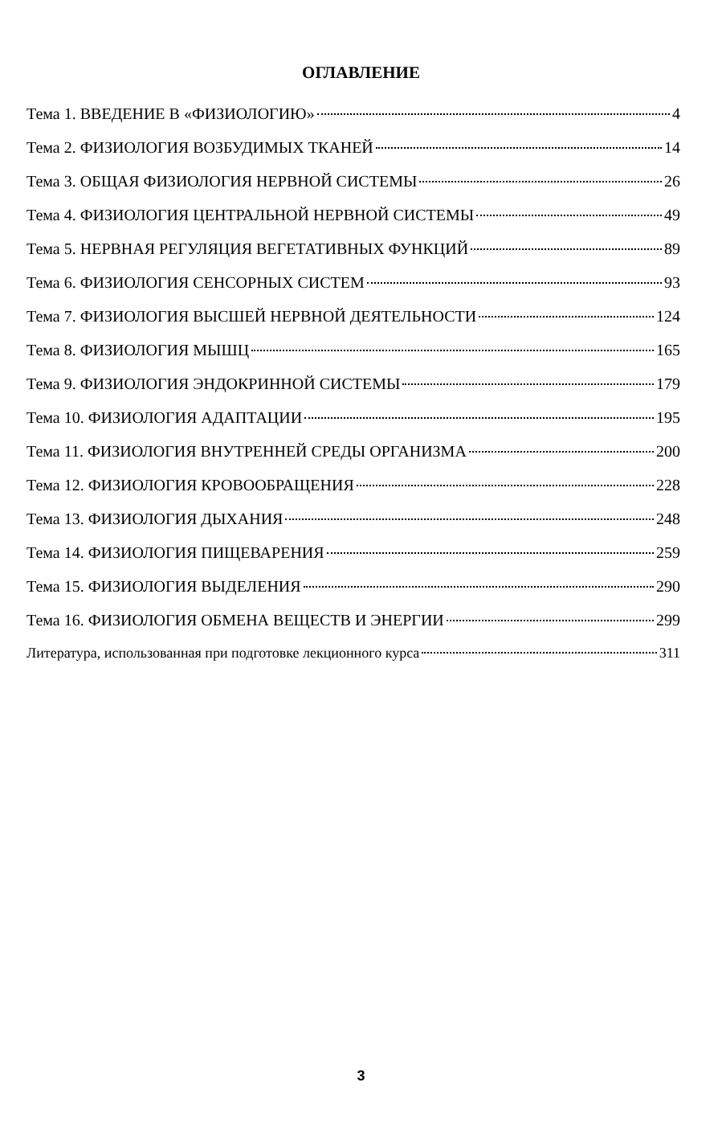ОГЛАВЛЕНИЕ
Тема 1. ВВЕДЕНИЕ В «ФИЗИОЛОГИЮ» 4
Тема 2. ФИЗИОЛОГИЯ ВОЗБУДИМЫХ ТКАНЕЙ 14
Тема 3. ОБЩАЯ ФИЗИОЛОГИЯ НЕРВНОЙ СИСТЕМЫ 26
Тема 4. ФИЗИОЛОГИЯ ЦЕНТРАЛЬНОЙ НЕРВНОЙ СИСТЕМЫ 49
Тема 5. НЕРВНАЯ РЕГУЛЯЦИЯ ВЕГЕТАТИВНЫХ ФУНКЦИЙ 89
Тема 6. ФИЗИОЛОГИЯ СЕНСОРНЫХ СИСТЕМ 93
Тема 7. ФИЗИОЛОГИЯ ВЫСШЕЙ НЕРВНОЙ ДЕЯТЕЛЬНОСТИ 124
Тема 8. ФИЗИОЛОГИЯ МЫШЦ 165
Тема 9. ФИЗИОЛОГИЯ ЭНДОКРИННОЙ СИСТЕМЫ 179
Тема 10. ФИЗИОЛОГИЯ АДАПТАЦИИ 195
Тема 11. ФИЗИОЛОГИЯ ВНУТРЕННЕЙ СРЕДЫ ОРГАНИЗМА 200
Тема 12. ФИЗИОЛОГИЯ КРОВООБРАЩЕНИЯ 228
Тема 13. ФИЗИОЛОГИЯ ДЫХАНИЯ 248
Тема 14. ФИЗИОЛОГИЯ ПИЩЕВАРЕНИЯ 259
Тема 15. ФИЗИОЛОГИЯ ВЫДЕЛЕНИЯ 290
Тема 16. ФИЗИОЛОГИЯ ОБМЕНА ВЕЩЕСТВ И ЭНЕРГИИ 299
Литература, использованная при подготовке лекционного курса 311
3